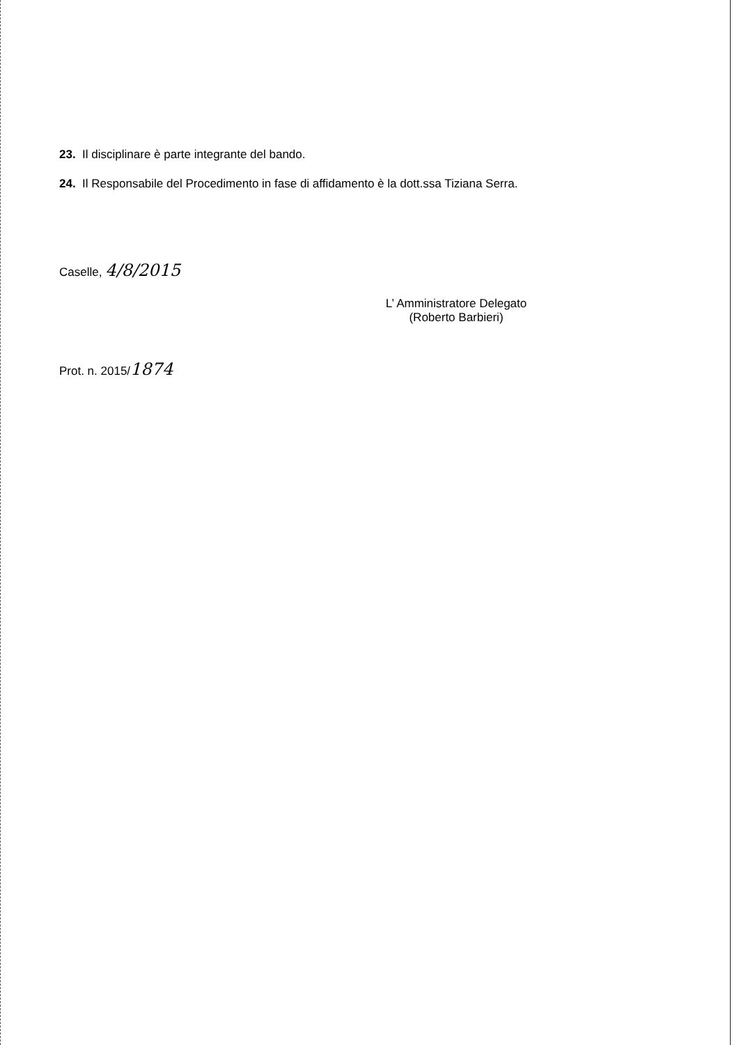23. Il disciplinare è parte integrante del bando.
24. Il Responsabile del Procedimento in fase di affidamento è la dott.ssa Tiziana Serra.
Caselle, 4/8/2015
L’ Amministratore Delegato
(Roberto Barbieri)
Prot. n. 2015/1874